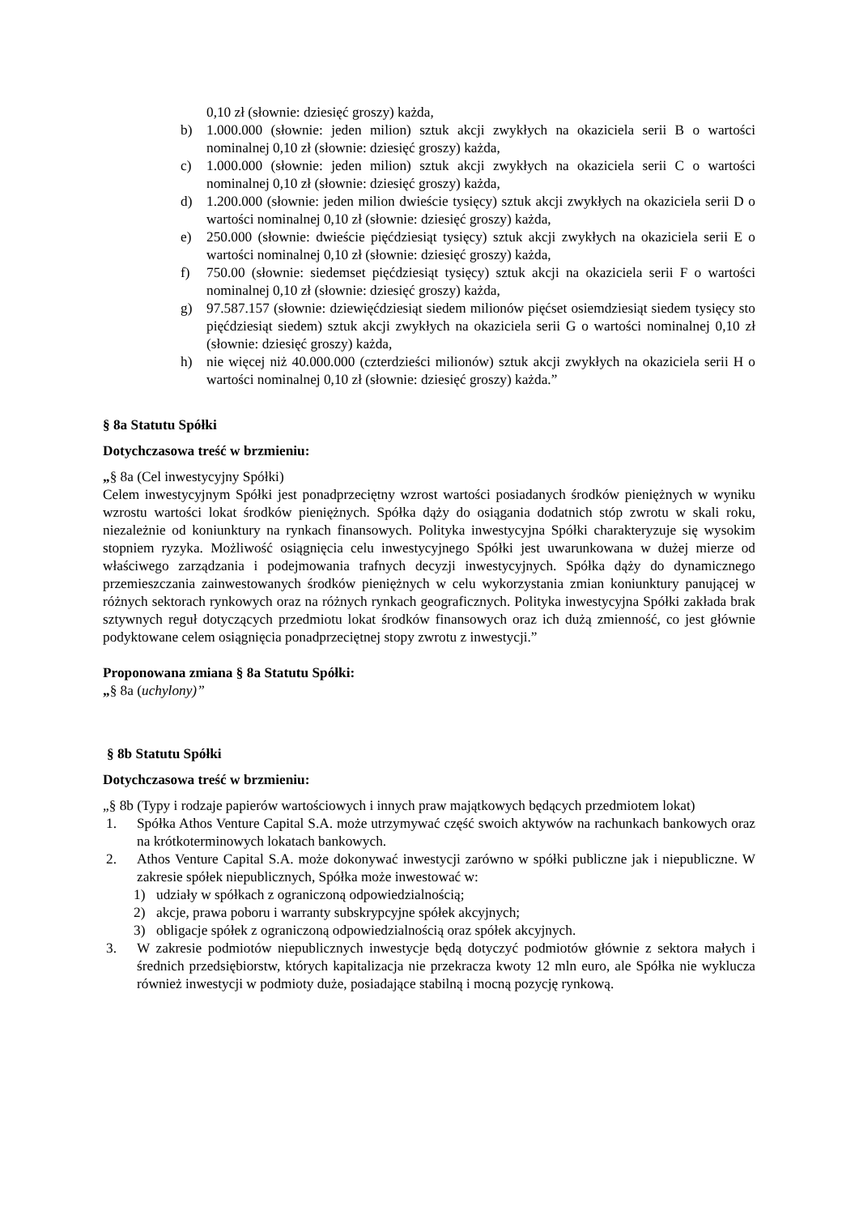0,10 zł (słownie: dziesięć groszy) każda,
b) 1.000.000 (słownie: jeden milion) sztuk akcji zwykłych na okaziciela serii B o wartości nominalnej 0,10 zł (słownie: dziesięć groszy) każda,
c) 1.000.000 (słownie: jeden milion) sztuk akcji zwykłych na okaziciela serii C o wartości nominalnej 0,10 zł (słownie: dziesięć groszy) każda,
d) 1.200.000 (słownie: jeden milion dwieście tysięcy) sztuk akcji zwykłych na okaziciela serii D o wartości nominalnej 0,10 zł (słownie: dziesięć groszy) każda,
e) 250.000 (słownie: dwieście pięćdziesiąt tysięcy) sztuk akcji zwykłych na okaziciela serii E o wartości nominalnej 0,10 zł (słownie: dziesięć groszy) każda,
f) 750.00 (słownie: siedemset pięćdziesiąt tysięcy) sztuk akcji na okaziciela serii F o wartości nominalnej 0,10 zł (słownie: dziesięć groszy) każda,
g) 97.587.157 (słownie: dziewięćdziesiąt siedem milionów pięćset osiemdziesiąt siedem tysięcy sto pięćdziesiąt siedem) sztuk akcji zwykłych na okaziciela serii G o wartości nominalnej 0,10 zł (słownie: dziesięć groszy) każda,
h) nie więcej niż 40.000.000 (czterdzieści milionów) sztuk akcji zwykłych na okaziciela serii H o wartości nominalnej 0,10 zł (słownie: dziesięć groszy) każda.”
§ 8a Statutu Spółki
Dotychczasowa treść w brzmieniu:
„§ 8a (Cel inwestycyjny Spółki)
Celem inwestycyjnym Spółki jest ponadprzeciętny wzrost wartości posiadanych środków pieniężnych w wyniku wzrostu wartości lokat środków pieniężnych. Spółka dąży do osiągania dodatnich stóp zwrotu w skali roku, niezależnie od koniunktury na rynkach finansowych. Polityka inwestycyjna Spółki charakteryzuje się wysokim stopniem ryzyka. Możliwość osiągnięcia celu inwestycyjnego Spółki jest uwarunkowana w dużej mierze od właściwego zarządzania i podejmowania trafnych decyzji inwestycyjnych. Spółka dąży do dynamicznego przemieszczania zainwestowanych środków pieniężnych w celu wykorzystania zmian koniunktury panującej w różnych sektorach rynkowych oraz na różnych rynkach geograficznych. Polityka inwestycyjna Spółki zakłada brak sztywnych reguł dotyczących przedmiotu lokat środków finansowych oraz ich dużą zmienność, co jest głównie podyktowane celem osiągnięcia ponadprzeciętnej stopy zwrotu z inwestycji.”
Proponowana zmiana § 8a Statutu Spółki:
„§ 8a (uchylony)”
§ 8b Statutu Spółki
Dotychczasowa treść w brzmieniu:
„§ 8b (Typy i rodzaje papierów wartościowych i innych praw majątkowych będących przedmiotem lokat)
1. Spółka Athos Venture Capital S.A. może utrzymywać część swoich aktywów na rachunkach bankowych oraz na krótkoterminowych lokatach bankowych.
2. Athos Venture Capital S.A. może dokonywać inwestycji zarówno w spółki publiczne jak i niepubliczne. W zakresie spółek niepublicznych, Spółka może inwestować w:
1) udziały w spółkach z ograniczoną odpowiedzialnością;
2) akcje, prawa poboru i warranty subskrypcyjne spółek akcyjnych;
3) obligacje spółek z ograniczoną odpowiedzialnością oraz spółek akcyjnych.
3. W zakresie podmiotów niepublicznych inwestycje będą dotyczyć podmiotów głównie z sektora małych i średnich przedsiębiorstw, których kapitalizacja nie przekracza kwoty 12 mln euro, ale Spółka nie wyklucza również inwestycji w podmioty duże, posiadające stabilną i mocną pozycję rynkową.